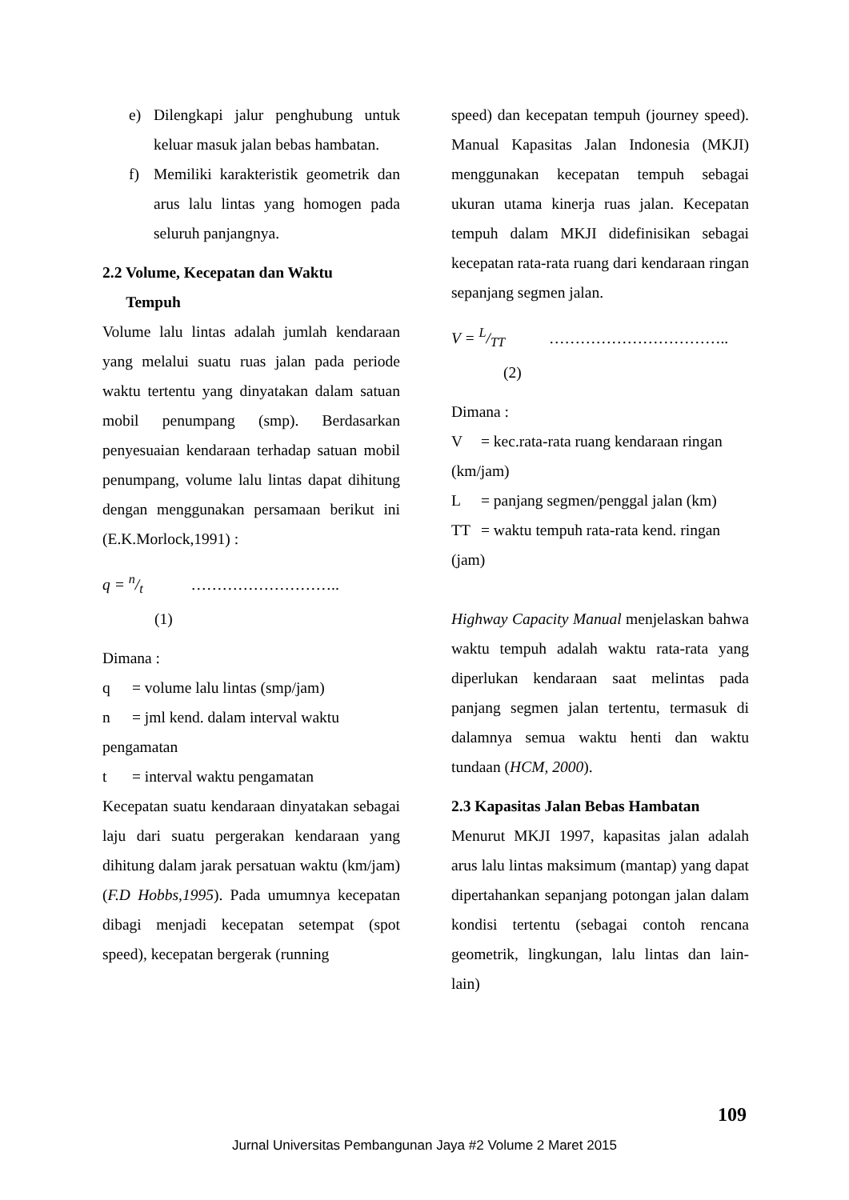e) Dilengkapi jalur penghubung untuk keluar masuk jalan bebas hambatan.
f) Memiliki karakteristik geometrik dan arus lalu lintas yang homogen pada seluruh panjangnya.
2.2 Volume, Kecepatan dan Waktu
Tempuh
Volume lalu lintas adalah jumlah kendaraan yang melalui suatu ruas jalan pada periode waktu tertentu yang dinyatakan dalam satuan mobil penumpang (smp). Berdasarkan penyesuaian kendaraan terhadap satuan mobil penumpang, volume lalu lintas dapat dihitung dengan menggunakan persamaan berikut ini (E.K.Morlock,1991) :
q = n/t ………………………..
(1)
Dimana :
q = volume lalu lintas (smp/jam)
n = jml kend. dalam interval waktu
pengamatan
t = interval waktu pengamatan
Kecepatan suatu kendaraan dinyatakan sebagai laju dari suatu pergerakan kendaraan yang dihitung dalam jarak persatuan waktu (km/jam) (F.D Hobbs,1995). Pada umumnya kecepatan dibagi menjadi kecepatan setempat (spot speed), kecepatan bergerak (running
speed) dan kecepatan tempuh (journey speed). Manual Kapasitas Jalan Indonesia (MKJI) menggunakan kecepatan tempuh sebagai ukuran utama kinerja ruas jalan. Kecepatan tempuh dalam MKJI didefinisikan sebagai kecepatan rata-rata ruang dari kendaraan ringan sepanjang segmen jalan.
V = L/TT ……………………………..
(2)
Dimana :
V = kec.rata-rata ruang kendaraan ringan
(km/jam)
L = panjang segmen/penggal jalan (km)
TT = waktu tempuh rata-rata kend. ringan
(jam)
Highway Capacity Manual menjelaskan bahwa waktu tempuh adalah waktu rata-rata yang diperlukan kendaraan saat melintas pada panjang segmen jalan tertentu, termasuk di dalamnya semua waktu henti dan waktu tundaan (HCM, 2000).
2.3 Kapasitas Jalan Bebas Hambatan
Menurut MKJI 1997, kapasitas jalan adalah arus lalu lintas maksimum (mantap) yang dapat dipertahankan sepanjang potongan jalan dalam kondisi tertentu (sebagai contoh rencana geometrik, lingkungan, lalu lintas dan lain-lain)
109
Jurnal Universitas Pembangunan Jaya #2 Volume 2 Maret 2015